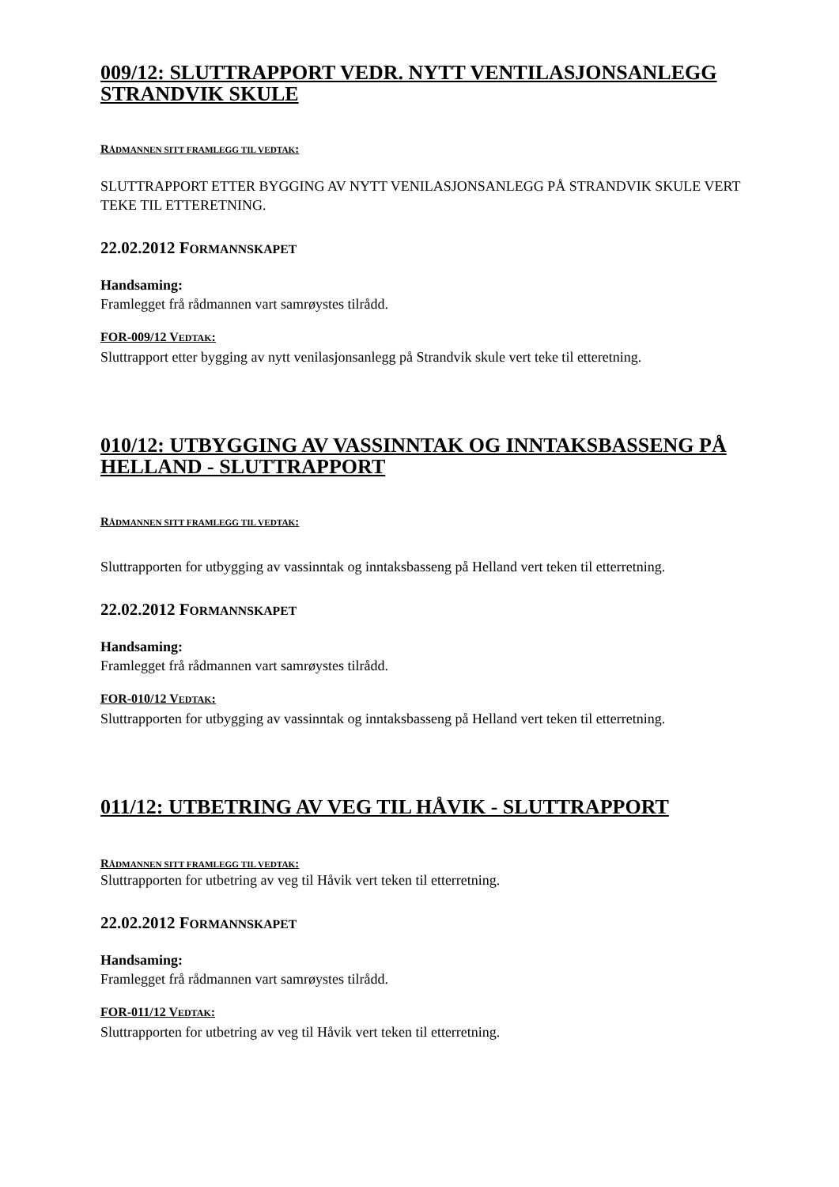009/12: SLUTTRAPPORT VEDR. NYTT VENTILASJONSANLEGG STRANDVIK SKULE
RÅDMANNEN SITT FRAMLEGG TIL VEDTAK:
SLUTTRAPPORT ETTER BYGGING AV NYTT VENILASJONSANLEGG PÅ STRANDVIK SKULE VERT TEKE TIL ETTERETNING.
22.02.2012 FORMANNSKAPET
Handsaming:
Framlegget frå rådmannen vart samrøystes tilrådd.
FOR-009/12 VEDTAK:
Sluttrapport etter bygging av nytt venilasjonsanlegg på Strandvik skule vert teke til etteretning.
010/12: UTBYGGING AV VASSINNTAK OG INNTAKSBASSENG PÅ HELLAND - SLUTTRAPPORT
RÅDMANNEN SITT FRAMLEGG TIL VEDTAK:
Sluttrapporten for utbygging av vassinntak og inntaksbasseng på Helland vert teken til etterretning.
22.02.2012 FORMANNSKAPET
Handsaming:
Framlegget frå rådmannen vart samrøystes tilrådd.
FOR-010/12 VEDTAK:
Sluttrapporten for utbygging av vassinntak og inntaksbasseng på Helland vert teken til etterretning.
011/12: UTBETRING AV VEG TIL HÅVIK - SLUTTRAPPORT
RÅDMANNEN SITT FRAMLEGG TIL VEDTAK:
Sluttrapporten for utbetring av veg til Håvik vert teken til etterretning.
22.02.2012 FORMANNSKAPET
Handsaming:
Framlegget frå rådmannen vart samrøystes tilrådd.
FOR-011/12 VEDTAK:
Sluttrapporten for utbetring av veg til Håvik vert teken til etterretning.